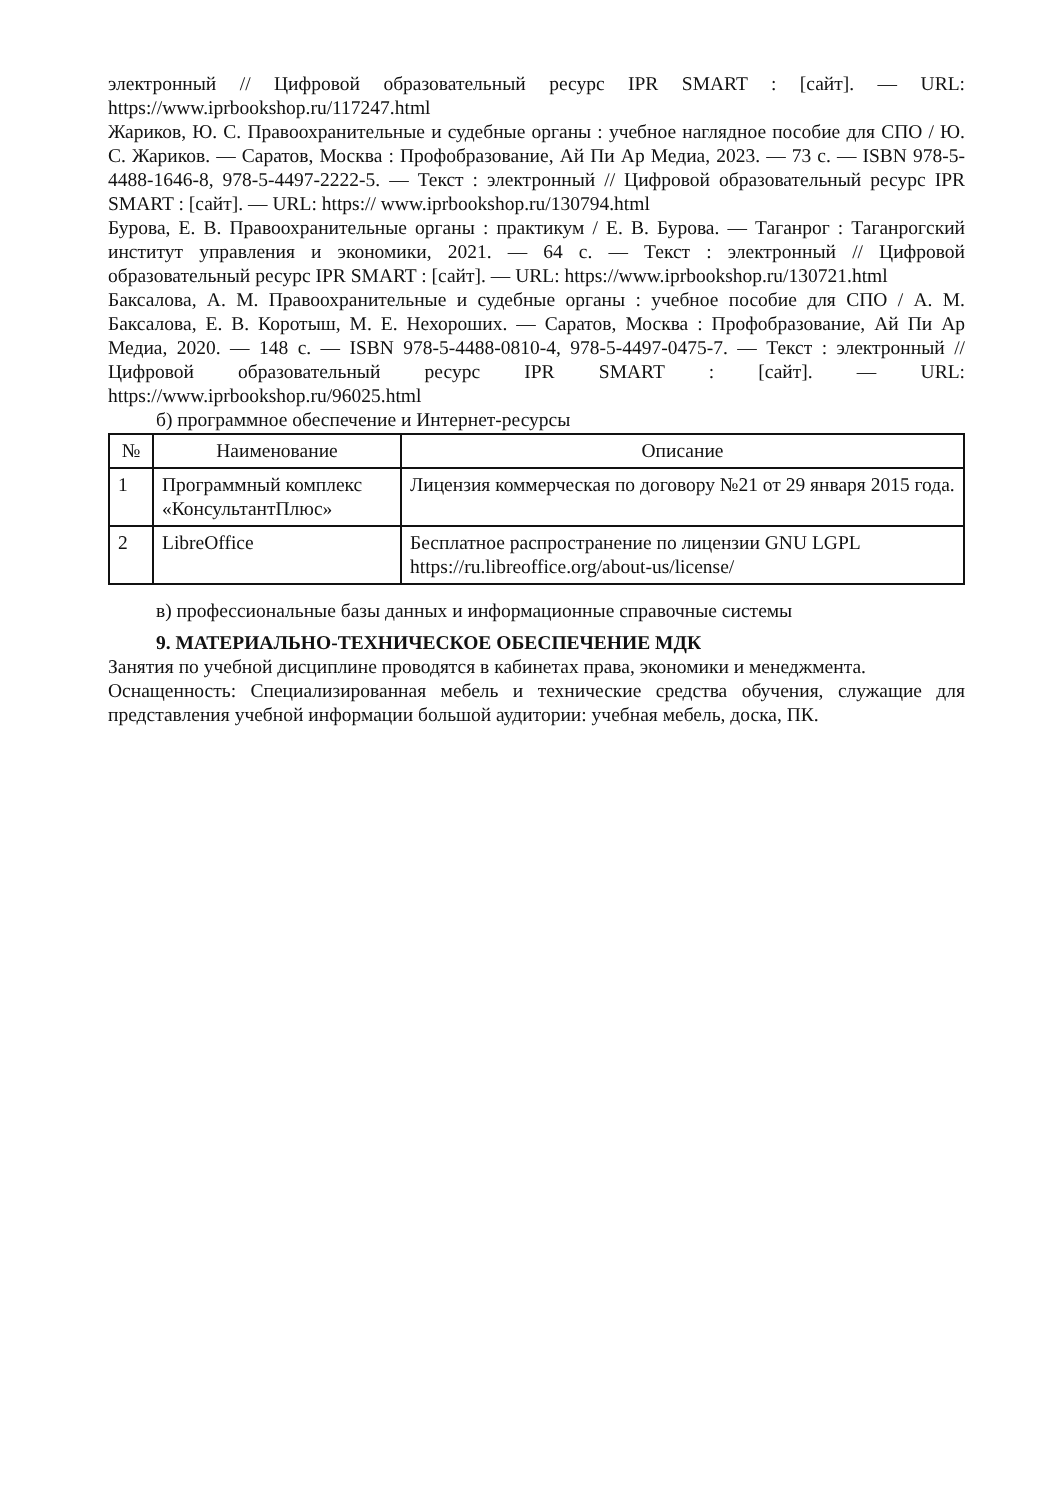электронный // Цифровой образовательный ресурс IPR SMART : [сайт]. — URL: https://www.iprbookshop.ru/117247.html
Жариков, Ю. С. Правоохранительные и судебные органы : учебное наглядное пособие для СПО / Ю. С. Жариков. — Саратов, Москва : Профобразование, Ай Пи Ар Медиа, 2023. — 73 c. — ISBN 978-5-4488-1646-8, 978-5-4497-2222-5. — Текст : электронный // Цифровой образовательный ресурс IPR SMART : [сайт]. — URL: https:// www.iprbookshop.ru/130794.html
Бурова, Е. В. Правоохранительные органы : практикум / Е. В. Бурова. — Таганрог : Таганрогский институт управления и экономики, 2021. — 64 c. — Текст : электронный // Цифровой образовательный ресурс IPR SMART : [сайт]. — URL: https://www.iprbookshop.ru/130721.html
Баксалова, А. М. Правоохранительные и судебные органы : учебное пособие для СПО / А. М. Баксалова, Е. В. Коротыш, М. Е. Нехороших. — Саратов, Москва : Профобразование, Ай Пи Ар Медиа, 2020. — 148 c. — ISBN 978-5-4488-0810-4, 978-5-4497-0475-7. — Текст : электронный // Цифровой образовательный ресурс IPR SMART : [сайт]. — URL: https://www.iprbookshop.ru/96025.html
б) программное обеспечение и Интернет-ресурсы
| № | Наименование | Описание |
| --- | --- | --- |
| 1 | Программный комплекс «КонсультантПлюс» | Лицензия коммерческая по договору №21 от 29 января 2015 года. |
| 2 | LibreOffice | Бесплатное распространение по лицензии GNU LGPL https://ru.libreoffice.org/about-us/license/ |
в) профессиональные базы данных и информационные справочные системы
9. МАТЕРИАЛЬНО-ТЕХНИЧЕСКОЕ ОБЕСПЕЧЕНИЕ МДК
Занятия по учебной дисциплине проводятся в кабинетах права, экономики и менеджмента.
Оснащенность: Специализированная мебель и технические средства обучения, служащие для представления учебной информации большой аудитории: учебная мебель, доска, ПК.